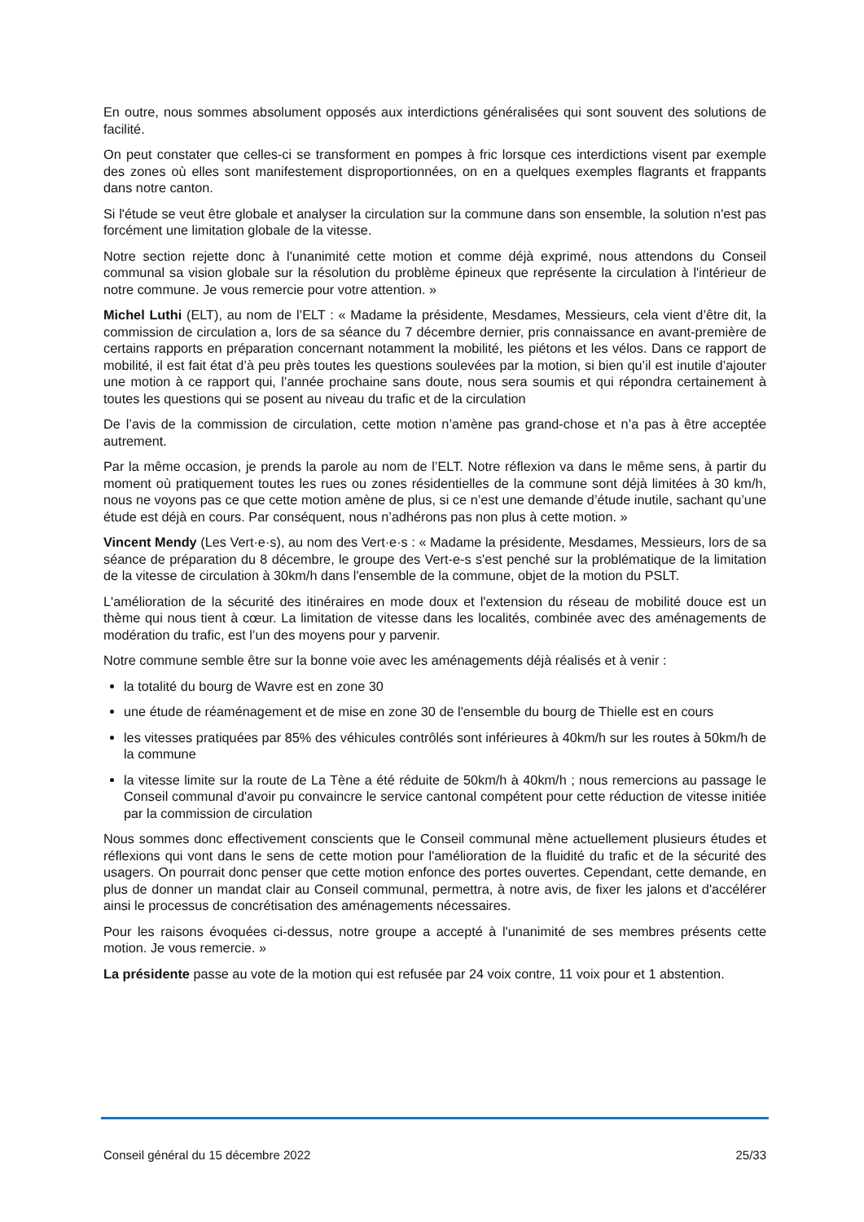En outre, nous sommes absolument opposés aux interdictions généralisées qui sont souvent des solutions de facilité.
On peut constater que celles-ci se transforment en pompes à fric lorsque ces interdictions visent par exemple des zones où elles sont manifestement disproportionnées, on en a quelques exemples flagrants et frappants dans notre canton.
Si l'étude se veut être globale et analyser la circulation sur la commune dans son ensemble, la solution n'est pas forcément une limitation globale de la vitesse.
Notre section rejette donc à l'unanimité cette motion et comme déjà exprimé, nous attendons du Conseil communal sa vision globale sur la résolution du problème épineux que représente la circulation à l'intérieur de notre commune. Je vous remercie pour votre attention. »
Michel Luthi (ELT), au nom de l’ELT : « Madame la présidente, Mesdames, Messieurs, cela vient d’être dit, la commission de circulation a, lors de sa séance du 7 décembre dernier, pris connaissance en avant-première de certains rapports en préparation concernant notamment la mobilité, les piétons et les vélos. Dans ce rapport de mobilité, il est fait état d’à peu près toutes les questions soulevées par la motion, si bien qu’il est inutile d’ajouter une motion à ce rapport qui, l’année prochaine sans doute, nous sera soumis et qui répondra certainement à toutes les questions qui se posent au niveau du trafic et de la circulation
De l’avis de la commission de circulation, cette motion n’amène pas grand-chose et n’a pas à être acceptée autrement.
Par la même occasion, je prends la parole au nom de l’ELT. Notre réflexion va dans le même sens, à partir du moment où pratiquement toutes les rues ou zones résidentielles de la commune sont déjà limitées à 30 km/h, nous ne voyons pas ce que cette motion amène de plus, si ce n’est une demande d’étude inutile, sachant qu’une étude est déjà en cours. Par conséquent, nous n’adhérons pas non plus à cette motion. »
Vincent Mendy (Les Vert·e·s), au nom des Vert·e·s : « Madame la présidente, Mesdames, Messieurs, lors de sa séance de préparation du 8 décembre, le groupe des Vert-e-s s'est penché sur la problématique de la limitation de la vitesse de circulation à 30km/h dans l'ensemble de la commune, objet de la motion du PSLT.
L'amélioration de la sécurité des itinéraires en mode doux et l'extension du réseau de mobilité douce est un thème qui nous tient à cœur. La limitation de vitesse dans les localités, combinée avec des aménagements de modération du trafic, est l’un des moyens pour y parvenir.
Notre commune semble être sur la bonne voie avec les aménagements déjà réalisés et à venir :
la totalité du bourg de Wavre est en zone 30
une étude de réaménagement et de mise en zone 30 de l'ensemble du bourg de Thielle est en cours
les vitesses pratiquées par 85% des véhicules contrôlés sont inférieures à 40km/h sur les routes à 50km/h de la commune
la vitesse limite sur la route de La Tène a été réduite de 50km/h à 40km/h ; nous remercions au passage le Conseil communal d'avoir pu convaincre le service cantonal compétent pour cette réduction de vitesse initiée par la commission de circulation
Nous sommes donc effectivement conscients que le Conseil communal mène actuellement plusieurs études et réflexions qui vont dans le sens de cette motion pour l'amélioration de la fluidité du trafic et de la sécurité des usagers. On pourrait donc penser que cette motion enfonce des portes ouvertes. Cependant, cette demande, en plus de donner un mandat clair au Conseil communal, permettra, à notre avis, de fixer les jalons et d'accélérer ainsi le processus de concrétisation des aménagements nécessaires.
Pour les raisons évoquées ci-dessus, notre groupe a accepté à l'unanimité de ses membres présents cette motion. Je vous remercie. »
La présidente passe au vote de la motion qui est refusée par 24 voix contre, 11 voix pour et 1 abstention.
Conseil général du 15 décembre 2022 25/33